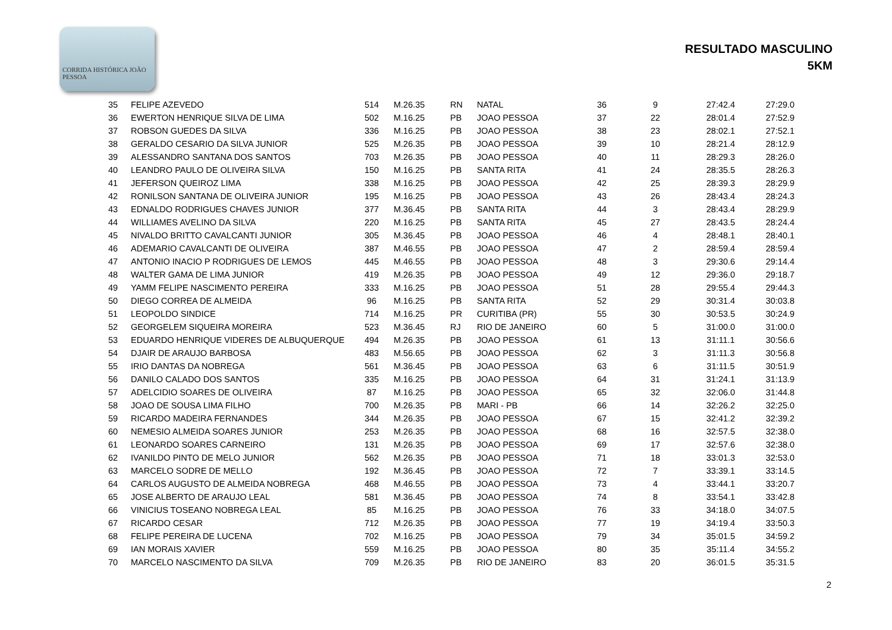CORRIDA HISTÓRICA JOÃO PESSOA
RESULTADO MASCULINO
5KM
| 35 | FELIPE AZEVEDO | 514 | M.26.35 | RN | NATAL | 36 | 9 | 27:42.4 | 27:29.0 |
| 36 | EWERTON HENRIQUE SILVA DE LIMA | 502 | M.16.25 | PB | JOAO PESSOA | 37 | 22 | 28:01.4 | 27:52.9 |
| 37 | ROBSON GUEDES DA SILVA | 336 | M.16.25 | PB | JOAO PESSOA | 38 | 23 | 28:02.1 | 27:52.1 |
| 38 | GERALDO CESARIO DA SILVA JUNIOR | 525 | M.26.35 | PB | JOAO PESSOA | 39 | 10 | 28:21.4 | 28:12.9 |
| 39 | ALESSANDRO SANTANA DOS SANTOS | 703 | M.26.35 | PB | JOAO PESSOA | 40 | 11 | 28:29.3 | 28:26.0 |
| 40 | LEANDRO PAULO DE OLIVEIRA SILVA | 150 | M.16.25 | PB | SANTA RITA | 41 | 24 | 28:35.5 | 28:26.3 |
| 41 | JEFERSON QUEIROZ LIMA | 338 | M.16.25 | PB | JOAO PESSOA | 42 | 25 | 28:39.3 | 28:29.9 |
| 42 | RONILSON SANTANA DE OLIVEIRA JUNIOR | 195 | M.16.25 | PB | JOAO PESSOA | 43 | 26 | 28:43.4 | 28:24.3 |
| 43 | EDNALDO RODRIGUES CHAVES JUNIOR | 377 | M.36.45 | PB | SANTA RITA | 44 | 3 | 28:43.4 | 28:29.9 |
| 44 | WILLIAMES AVELINO DA SILVA | 220 | M.16.25 | PB | SANTA RITA | 45 | 27 | 28:43.5 | 28:24.4 |
| 45 | NIVALDO BRITTO CAVALCANTI JUNIOR | 305 | M.36.45 | PB | JOAO PESSOA | 46 | 4 | 28:48.1 | 28:40.1 |
| 46 | ADEMARIO CAVALCANTI DE OLIVEIRA | 387 | M.46.55 | PB | JOAO PESSOA | 47 | 2 | 28:59.4 | 28:59.4 |
| 47 | ANTONIO INACIO P RODRIGUES DE LEMOS | 445 | M.46.55 | PB | JOAO PESSOA | 48 | 3 | 29:30.6 | 29:14.4 |
| 48 | WALTER GAMA DE LIMA JUNIOR | 419 | M.26.35 | PB | JOAO PESSOA | 49 | 12 | 29:36.0 | 29:18.7 |
| 49 | YAMM FELIPE NASCIMENTO PEREIRA | 333 | M.16.25 | PB | JOAO PESSOA | 51 | 28 | 29:55.4 | 29:44.3 |
| 50 | DIEGO CORREA DE ALMEIDA | 96 | M.16.25 | PB | SANTA RITA | 52 | 29 | 30:31.4 | 30:03.8 |
| 51 | LEOPOLDO SINDICE | 714 | M.16.25 | PR | CURITIBA (PR) | 55 | 30 | 30:53.5 | 30:24.9 |
| 52 | GEORGELEM SIQUEIRA MOREIRA | 523 | M.36.45 | RJ | RIO DE JANEIRO | 60 | 5 | 31:00.0 | 31:00.0 |
| 53 | EDUARDO HENRIQUE VIDERES DE ALBUQUERQUE | 494 | M.26.35 | PB | JOAO PESSOA | 61 | 13 | 31:11.1 | 30:56.6 |
| 54 | DJAIR DE ARAUJO BARBOSA | 483 | M.56.65 | PB | JOAO PESSOA | 62 | 3 | 31:11.3 | 30:56.8 |
| 55 | IRIO DANTAS DA NOBREGA | 561 | M.36.45 | PB | JOAO PESSOA | 63 | 6 | 31:11.5 | 30:51.9 |
| 56 | DANILO CALADO DOS SANTOS | 335 | M.16.25 | PB | JOAO PESSOA | 64 | 31 | 31:24.1 | 31:13.9 |
| 57 | ADELCIDIO SOARES DE OLIVEIRA | 87 | M.16.25 | PB | JOAO PESSOA | 65 | 32 | 32:06.0 | 31:44.8 |
| 58 | JOAO DE SOUSA LIMA FILHO | 700 | M.26.35 | PB | MARI - PB | 66 | 14 | 32:26.2 | 32:25.0 |
| 59 | RICARDO MADEIRA FERNANDES | 344 | M.26.35 | PB | JOAO PESSOA | 67 | 15 | 32:41.2 | 32:39.2 |
| 60 | NEMESIO ALMEIDA SOARES JUNIOR | 253 | M.26.35 | PB | JOAO PESSOA | 68 | 16 | 32:57.5 | 32:38.0 |
| 61 | LEONARDO SOARES CARNEIRO | 131 | M.26.35 | PB | JOAO PESSOA | 69 | 17 | 32:57.6 | 32:38.0 |
| 62 | IVANILDO PINTO DE MELO JUNIOR | 562 | M.26.35 | PB | JOAO PESSOA | 71 | 18 | 33:01.3 | 32:53.0 |
| 63 | MARCELO SODRE DE MELLO | 192 | M.36.45 | PB | JOAO PESSOA | 72 | 7 | 33:39.1 | 33:14.5 |
| 64 | CARLOS AUGUSTO DE ALMEIDA NOBREGA | 468 | M.46.55 | PB | JOAO PESSOA | 73 | 4 | 33:44.1 | 33:20.7 |
| 65 | JOSE ALBERTO DE ARAUJO LEAL | 581 | M.36.45 | PB | JOAO PESSOA | 74 | 8 | 33:54.1 | 33:42.8 |
| 66 | VINICIUS TOSEANO NOBREGA LEAL | 85 | M.16.25 | PB | JOAO PESSOA | 76 | 33 | 34:18.0 | 34:07.5 |
| 67 | RICARDO CESAR | 712 | M.26.35 | PB | JOAO PESSOA | 77 | 19 | 34:19.4 | 33:50.3 |
| 68 | FELIPE PEREIRA DE LUCENA | 702 | M.16.25 | PB | JOAO PESSOA | 79 | 34 | 35:01.5 | 34:59.2 |
| 69 | IAN MORAIS XAVIER | 559 | M.16.25 | PB | JOAO PESSOA | 80 | 35 | 35:11.4 | 34:55.2 |
| 70 | MARCELO NASCIMENTO DA SILVA | 709 | M.26.35 | PB | RIO DE JANEIRO | 83 | 20 | 36:01.5 | 35:31.5 |
2